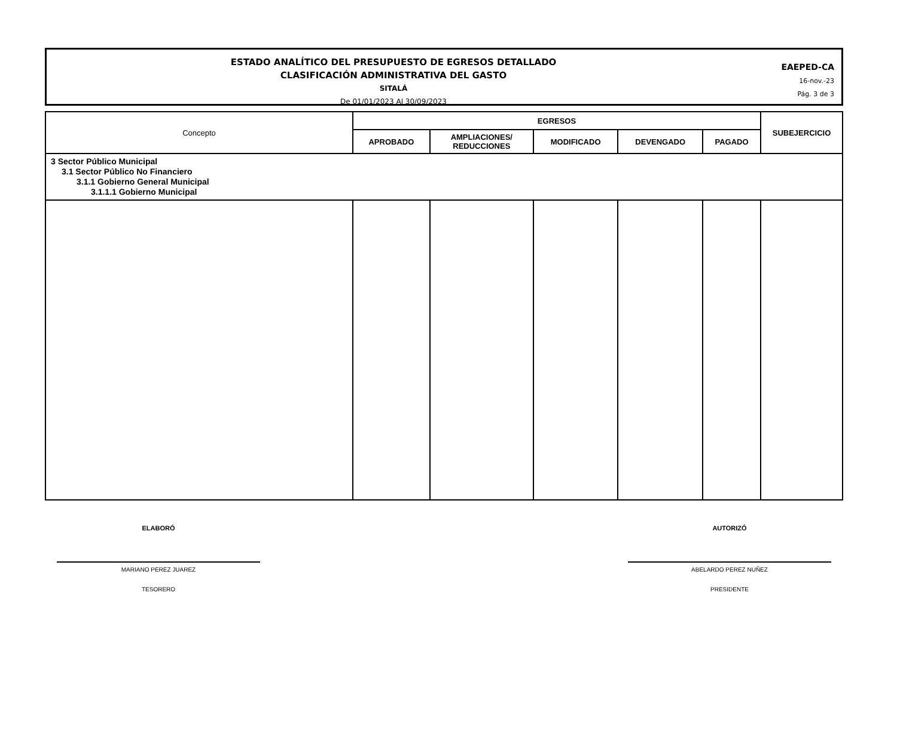ESTADO ANALÍTICO DEL PRESUPUESTO DE EGRESOS DETALLADO
CLASIFICACIÓN ADMINISTRATIVA DEL GASTO
SITALÁ
De 01/01/2023 Al 30/09/2023
EAEPED-CA
16-nov.-23
Pág. 3 de 3
| Concepto | EGRESOS | | | | | SUBEJERCICIO |
| --- | --- | --- | --- | --- | --- | --- |
| | APROBADO | AMPLIACIONES/ REDUCCIONES | MODIFICADO | DEVENGADO | PAGADO | |
| 3 Sector Público Municipal 3.1 Sector Público No Financiero 3.1.1 Gobierno General Municipal 3.1.1.1 Gobierno Municipal | | | | | | |
ELABORÓ
MARIANO PEREZ JUAREZ
TESORERO
AUTORIZÓ
ABELARDO PEREZ NUÑEZ
PRESIDENTE